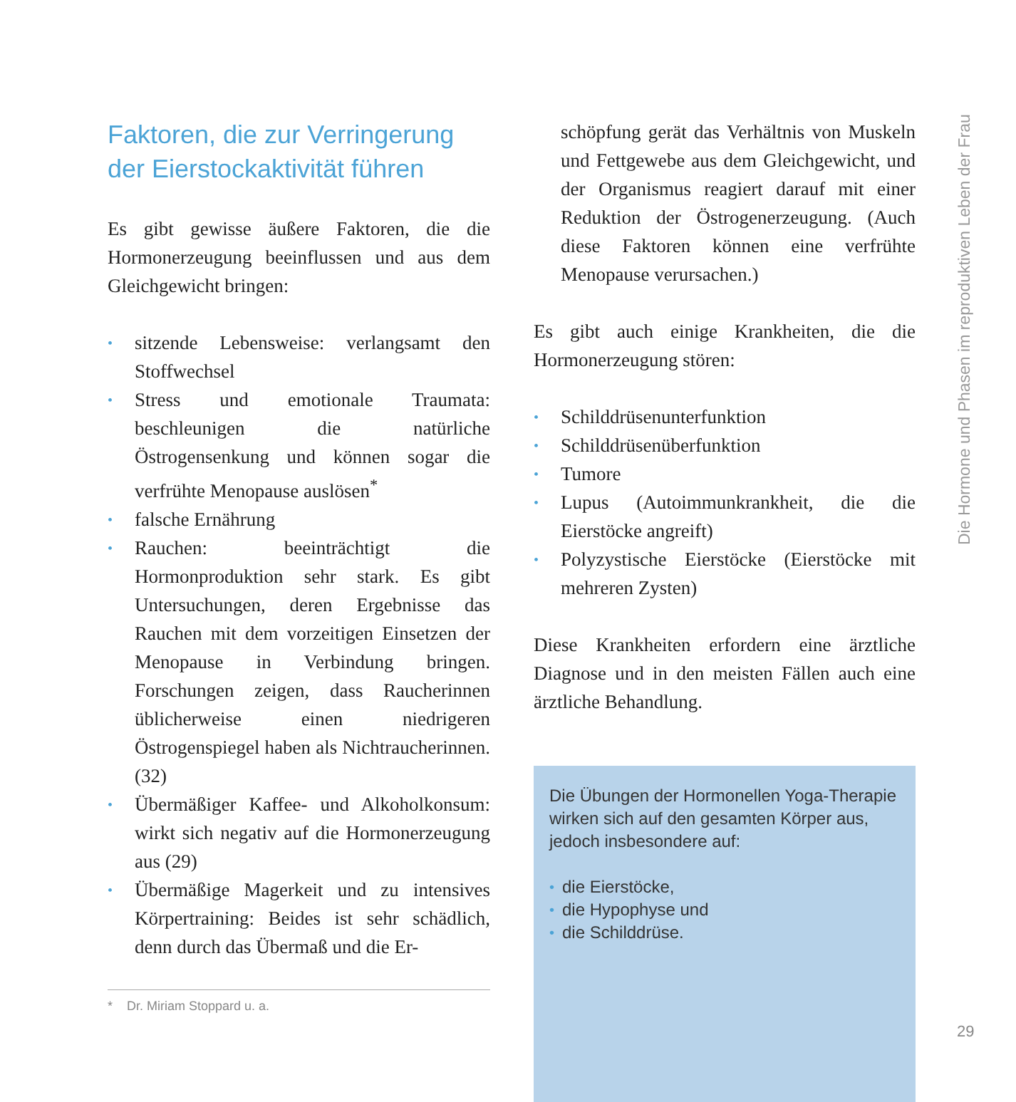Faktoren, die zur Verringerung der Eierstockaktivität führen
Es gibt gewisse äußere Faktoren, die die Hormonerzeugung beeinflussen und aus dem Gleichgewicht bringen:
• sitzende Lebensweise: verlangsamt den Stoffwechsel
• Stress und emotionale Traumata: beschleunigen die natürliche Östrogensenkung und können sogar die verfrühte Menopause auslösen<sup>*</sup>
• falsche Ernährung
• Rauchen: beeinträchtigt die Hormonproduktion sehr stark. Es gibt Untersuchungen, deren Ergebnisse das Rauchen mit dem vorzeitigen Einsetzen der Menopause in Verbindung bringen. Forschungen zeigen, dass Raucherinnen üblicherweise einen niedrigeren Östrogenspiegel haben als Nichtraucherinnen. (32)
• Übermäßiger Kaffee- und Alkoholkonsum: wirkt sich negativ auf die Hormonerzeugung aus (29)
• Übermäßige Magerkeit und zu intensives Körpertraining: Beides ist sehr schädlich, denn durch das Übermaß und die Er-
* Dr. Miriam Stoppard u. a.
schöpfung gerät das Verhältnis von Muskeln und Fettgewebe aus dem Gleichgewicht, und der Organismus reagiert darauf mit einer Reduktion der Östrogenerzeugung. (Auch diese Faktoren können eine verfrühte Menopause verursachen.)
Es gibt auch einige Krankheiten, die die Hormonerzeugung stören:
• Schilddrüsenunterfunktion
• Schilddrüsenüberfunktion
• Tumore
• Lupus (Autoimmunkrankheit, die die Eierstöcke angreift)
• Polyzystische Eierstöcke (Eierstöcke mit mehreren Zysten)
Diese Krankheiten erfordern eine ärztliche Diagnose und in den meisten Fällen auch eine ärztliche Behandlung.
Die Übungen der Hormonellen Yoga-Therapie wirken sich auf den gesamten Körper aus, jedoch insbesondere auf:
• die Eierstöcke,
• die Hypophyse und
• die Schilddrüse.
Die Hormone und Phasen im reproduktiven Leben der Frau
29